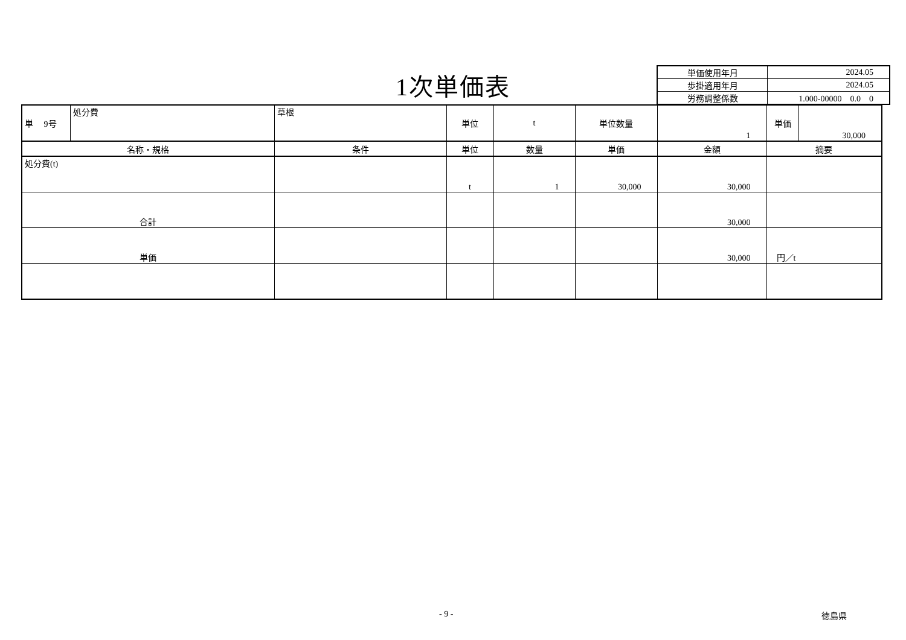1次単価表
| 単価使用年月 | 2024.05 |
| 歩掛適用年月 | 2024.05 |
| 労務調整係数 | 1.000-00000 0.0 0 |
| 単 9号 | 処分費 | 草根 | 単位 | t | 単位数量 | 1 | 単価 | 30,000 |
| 名称・規格 | | 条件 | 単位 | 数量 | 単価 | 金額 | 摘要 | |
| 処分費(t) | | | t | 1 | 30,000 | 30,000 | | |
| 合計 | | | | | | 30,000 | | |
| 単価 | | | | | | 30,000 | 円／t | |
- 9 - 徳島県